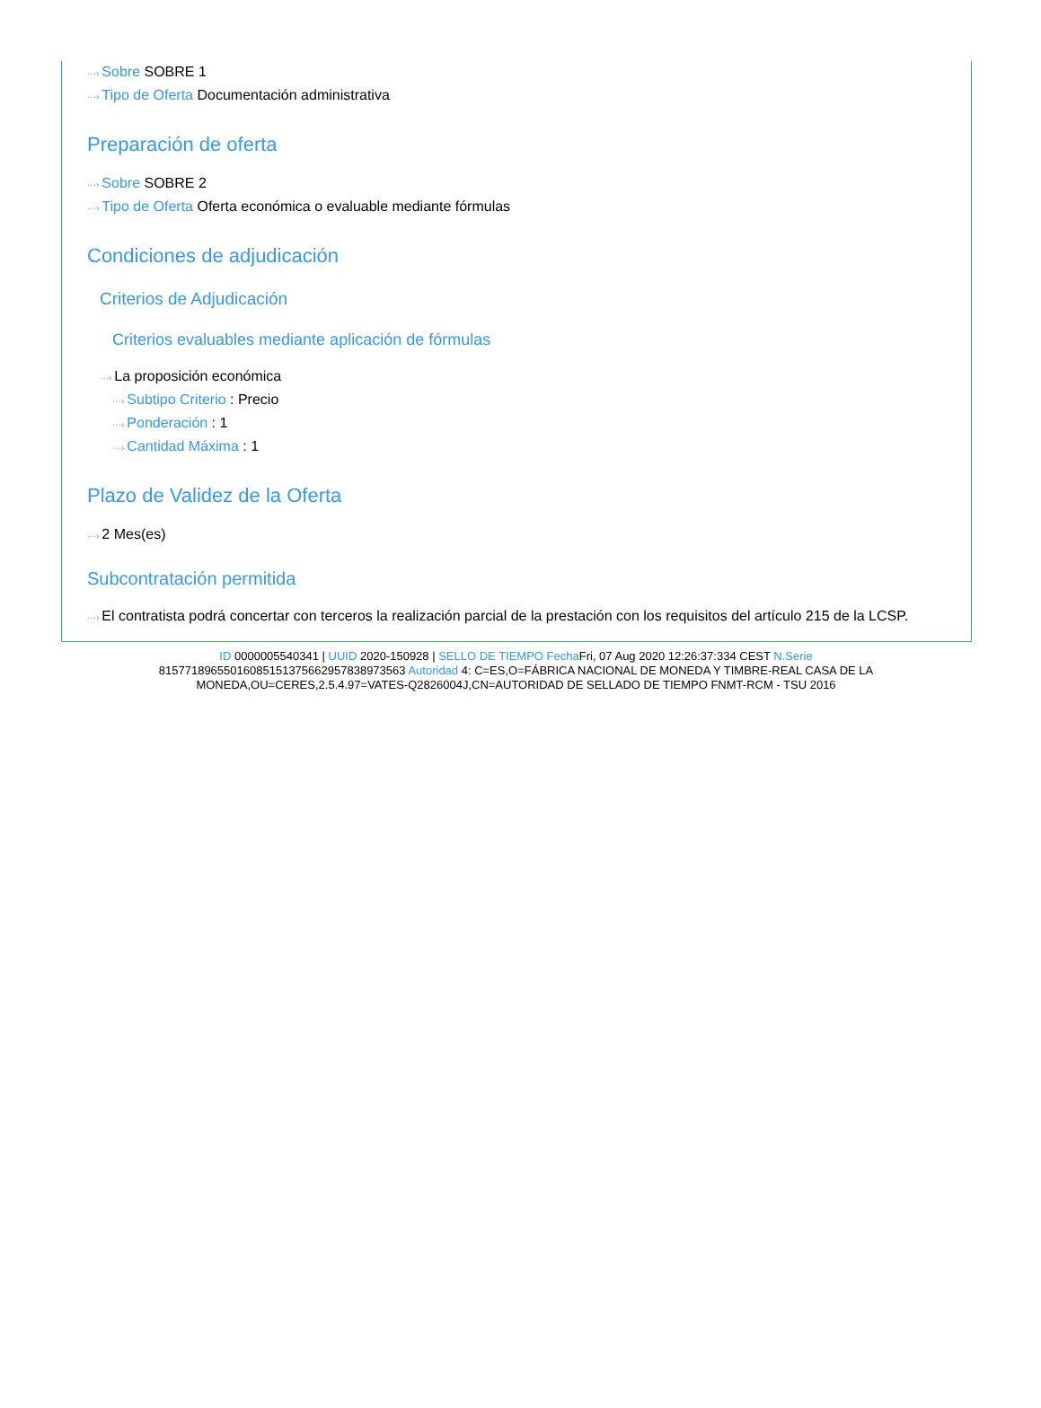···› Sobre SOBRE 1
···› Tipo de Oferta Documentación administrativa
Preparación de oferta
···› Sobre SOBRE 2
···› Tipo de Oferta Oferta económica o evaluable mediante fórmulas
Condiciones de adjudicación
Criterios de Adjudicación
Criterios evaluables mediante aplicación de fórmulas
···› La proposición económica
···› Subtipo Criterio : Precio
···› Ponderación : 1
···› Cantidad Máxima : 1
Plazo de Validez de la Oferta
···› 2 Mes(es)
Subcontratación permitida
···› El contratista podrá concertar con terceros la realización parcial de la prestación con los requisitos del artículo 215 de la LCSP.
ID 0000005540341 | UUID 2020-150928 | SELLO DE TIEMPO Fecha Fri, 07 Aug 2020 12:26:37:334 CEST N.Serie 815771896550160851513756629578389735​63 Autoridad 4: C=ES,O=FÁBRICA NACIONAL DE MONEDA Y TIMBRE-REAL CASA DE LA MONEDA,OU=CERES,2.5.4.97=VATES-Q2826004J,CN=AUTORIDAD DE SELLADO DE TIEMPO FNMT-RCM - TSU 2016